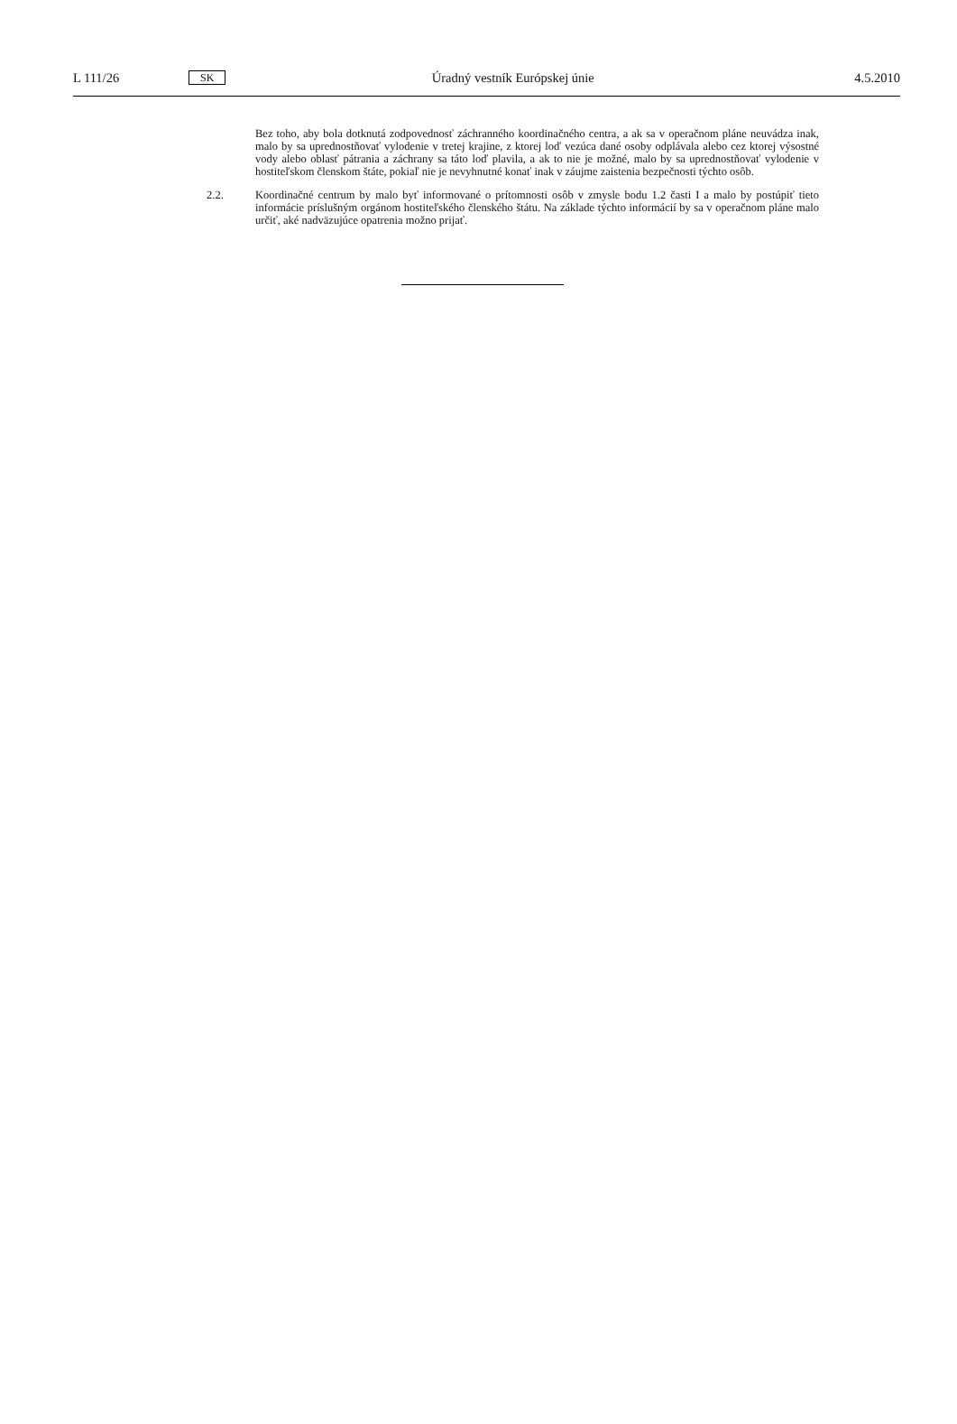L 111/26 SK Úradný vestník Európskej únie 4.5.2010
Bez toho, aby bola dotknutá zodpovednosť záchranného koordinačného centra, a ak sa v operačnom pláne neuvádza inak, malo by sa uprednostňovať vylodenie v tretej krajine, z ktorej loď vezúca dané osoby odplávala alebo cez ktorej výsostné vody alebo oblasť pátrania a záchrany sa táto loď plavila, a ak to nie je možné, malo by sa uprednostňovať vylodenie v hostiteľskom členskom štáte, pokiaľ nie je nevyhnutné konať inak v záujme zaistenia bezpečnosti týchto osôb.
2.2. Koordinačné centrum by malo byť informované o prítomnosti osôb v zmysle bodu 1.2 časti I a malo by postúpiť tieto informácie príslušným orgánom hostiteľského členského štátu. Na základe týchto informácií by sa v operačnom pláne malo určiť, aké nadväzujúce opatrenia možno prijať.